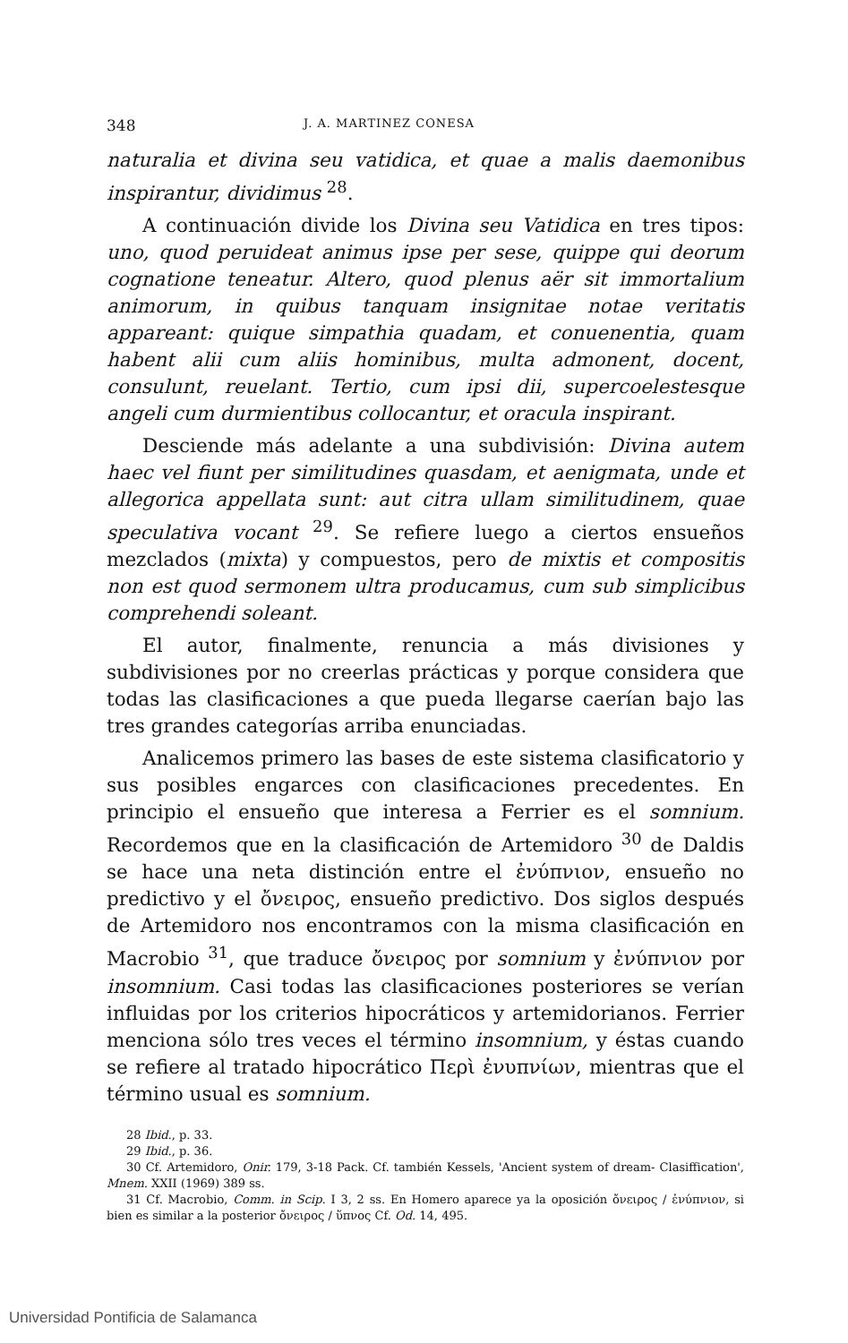348 J. A. MARTINEZ CONESA
naturalia et divina seu vatidica, et quae a malis daemonibus inspirantur, dividimus <sup>28</sup>.
A continuación divide los Divina seu Vatidica en tres tipos: uno, quod peruideat animus ipse per sese, quippe qui deorum cognatione teneatur. Altero, quod plenus aër sit immortalium animorum, in quibus tanquam insignitae notae veritatis appareant: quique simpathia quadam, et conuenentia, quam habent alii cum aliis hominibus, multa admonent, docent, consulunt, reuelant. Tertio, cum ipsi dii, supercoelestesque angeli cum durmientibus collocantur, et oracula inspirant.
Desciende más adelante a una subdivisión: Divina autem haec vel fiunt per similitudines quasdam, et aenigmata, unde et allegorica appellata sunt: aut citra ullam similitudinem, quae speculativa vocant <sup>29</sup>. Se refiere luego a ciertos ensueños mezclados (mixta) y compuestos, pero de mixtis et compositis non est quod sermonem ultra producamus, cum sub simplicibus comprehendi soleant.
El autor, finalmente, renuncia a más divisiones y subdivisiones por no creerlas prácticas y porque considera que todas las clasificaciones a que pueda llegarse caerían bajo las tres grandes categorías arriba enunciadas.
Analicemos primero las bases de este sistema clasificatorio y sus posibles engarces con clasificaciones precedentes. En principio el ensueño que interesa a Ferrier es el somnium. Recordemos que en la clasificación de Artemidoro <sup>30</sup> de Daldis se hace una neta distinción entre el ἐνύπνιον, ensueño no predictivo y el ὄνειρος, ensueño predictivo. Dos siglos después de Artemidoro nos encontramos con la misma clasificación en Macrobio <sup>31</sup>, que traduce ὄνειρος por somnium y ἐνύπνιον por insomnium. Casi todas las clasificaciones posteriores se verían influidas por los criterios hipocráticos y artemidorianos. Ferrier menciona sólo tres veces el término insomnium, y éstas cuando se refiere al tratado hipocrático Περὶ ἐνυπνίων, mientras que el término usual es somnium.
28 Ibid., p. 33.
29 Ibid., p. 36.
30 Cf. Artemidoro, Onir. 179, 3-18 Pack. Cf. también Kessels, 'Ancient system of dream- Clasiffication', Mnem. XXII (1969) 389 ss.
31 Cf. Macrobio, Comm. in Scip. I 3, 2 ss. En Homero aparece ya la oposición ὄνειρος / ἐνύπνιον, si bien es similar a la posterior ὄνειρος / ὕπνος Cf. Od. 14, 495.
Universidad Pontificia de Salamanca